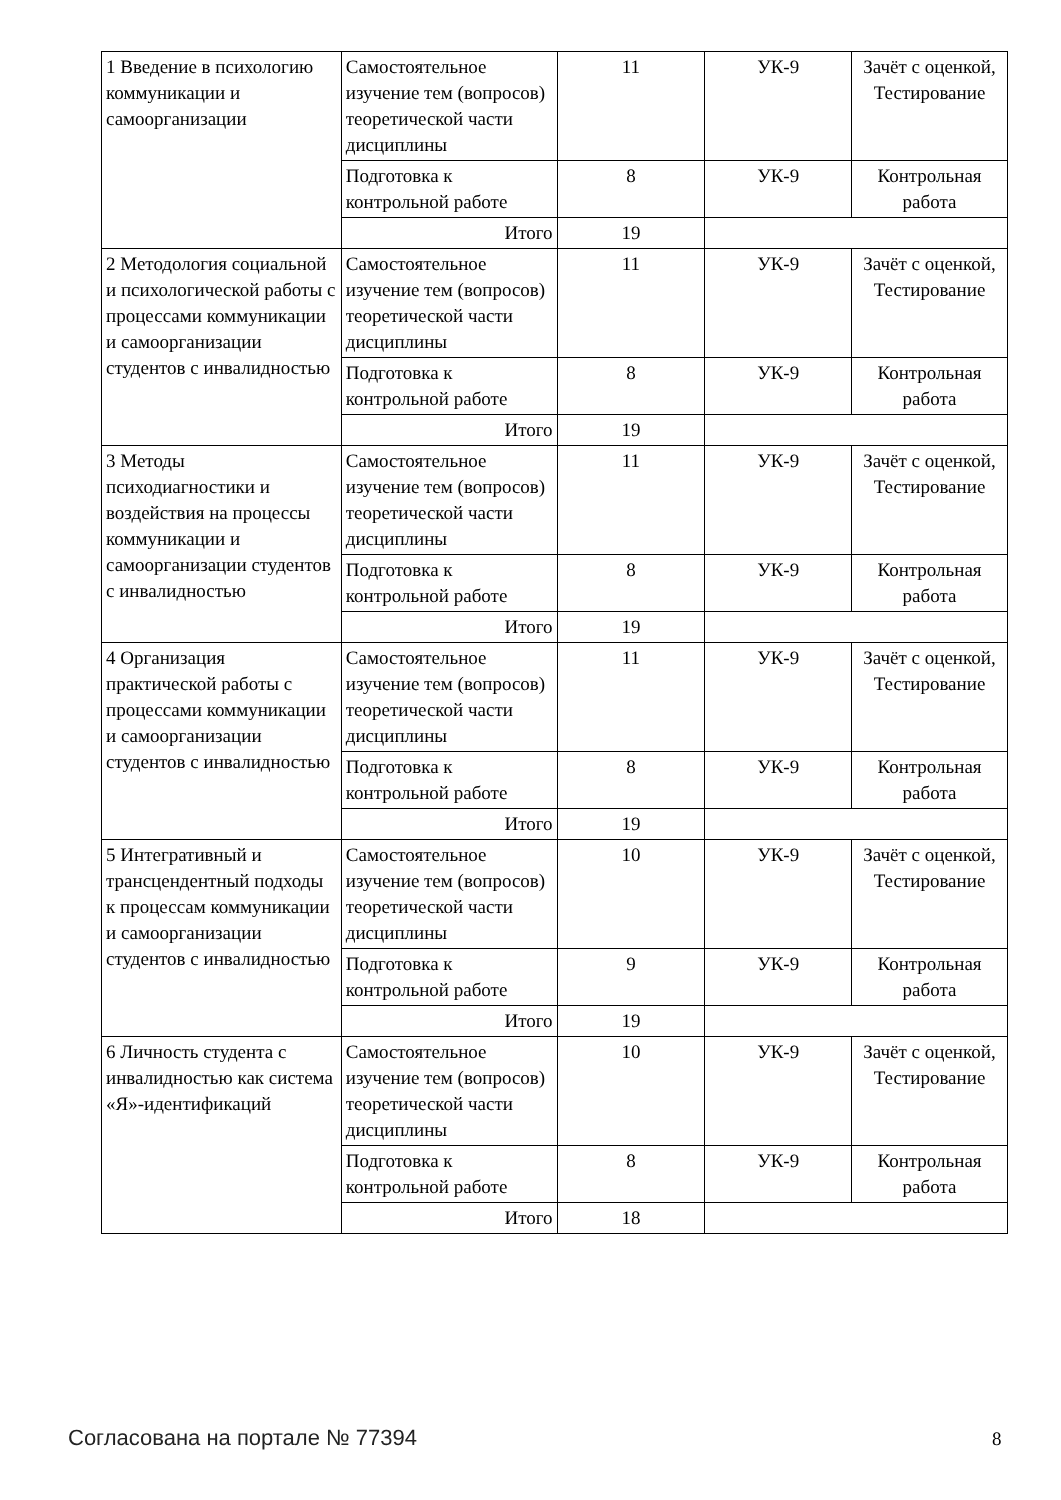| 1 Введение в психологию коммуникации и самоорганизации | Самостоятельное изучение тем (вопросов) теоретической части дисциплины | 11 | УК-9 | Зачёт с оценкой, Тестирование |
| | Подготовка к контрольной работе | 8 | УК-9 | Контрольная работа |
| | Итого | 19 | | |
| 2 Методология социальной и психологической работы с процессами коммуникации и самоорганизации студентов с инвалидностью | Самостоятельное изучение тем (вопросов) теоретической части дисциплины | 11 | УК-9 | Зачёт с оценкой, Тестирование |
| | Подготовка к контрольной работе | 8 | УК-9 | Контрольная работа |
| | Итого | 19 | | |
| 3 Методы психодиагностики и воздействия на процессы коммуникации и самоорганизации студентов с инвалидностью | Самостоятельное изучение тем (вопросов) теоретической части дисциплины | 11 | УК-9 | Зачёт с оценкой, Тестирование |
| | Подготовка к контрольной работе | 8 | УК-9 | Контрольная работа |
| | Итого | 19 | | |
| 4 Организация практической работы с процессами коммуникации и самоорганизации студентов с инвалидностью | Самостоятельное изучение тем (вопросов) теоретической части дисциплины | 11 | УК-9 | Зачёт с оценкой, Тестирование |
| | Подготовка к контрольной работе | 8 | УК-9 | Контрольная работа |
| | Итого | 19 | | |
| 5 Интегративный и трансцендентный подходы к процессам коммуникации и самоорганизации студентов с инвалидностью | Самостоятельное изучение тем (вопросов) теоретической части дисциплины | 10 | УК-9 | Зачёт с оценкой, Тестирование |
| | Подготовка к контрольной работе | 9 | УК-9 | Контрольная работа |
| | Итого | 19 | | |
| 6 Личность студента с инвалидностью как система «Я»-идентификаций | Самостоятельное изучение тем (вопросов) теоретической части дисциплины | 10 | УК-9 | Зачёт с оценкой, Тестирование |
| | Подготовка к контрольной работе | 8 | УК-9 | Контрольная работа |
| | Итого | 18 | | |
Согласована на портале № 77394 8